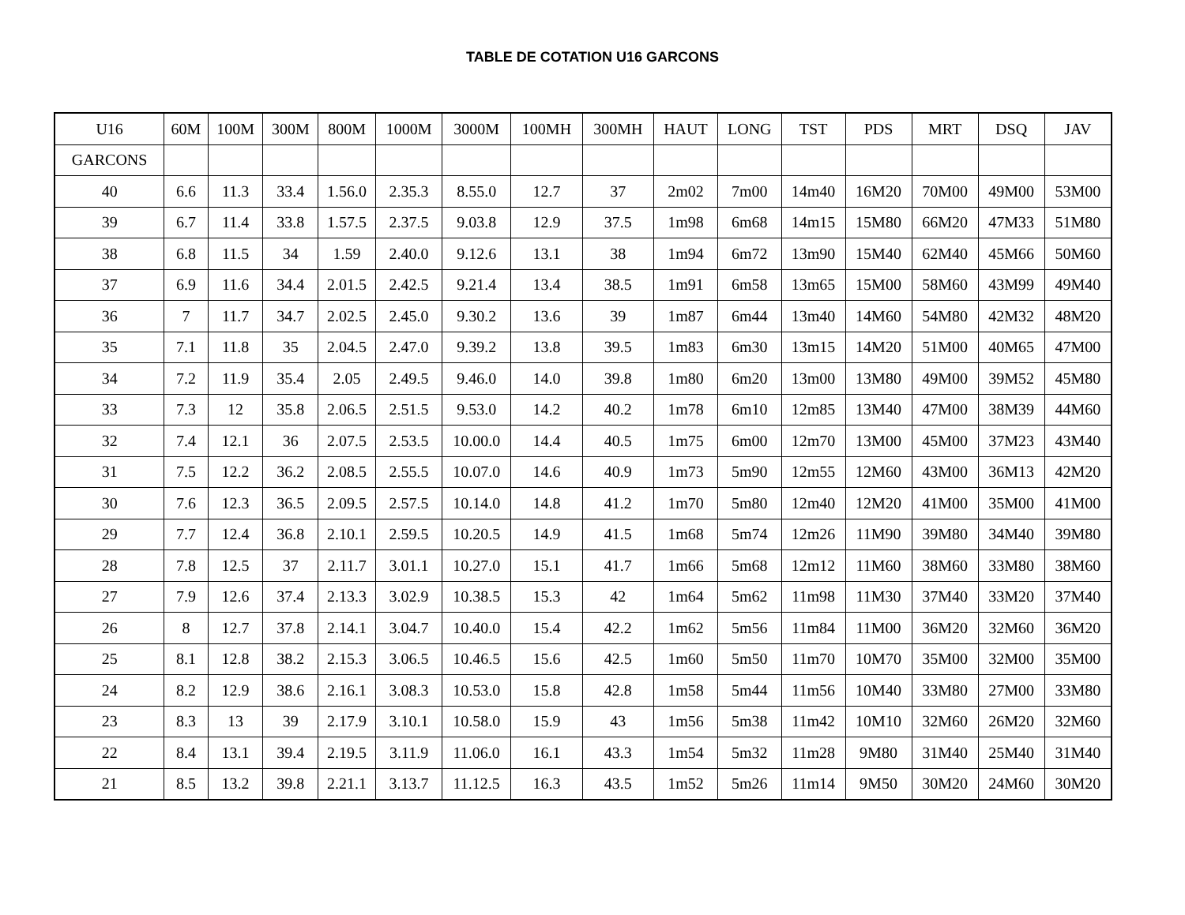TABLE DE COTATION U16 GARCONS
| U16 | 60M | 100M | 300M | 800M | 1000M | 3000M | 100MH | 300MH | HAUT | LONG | TST | PDS | MRT | DSQ | JAV |
| --- | --- | --- | --- | --- | --- | --- | --- | --- | --- | --- | --- | --- | --- | --- | --- |
| GARCONS | | | | | | | | | | | | | | | |
| 40 | 6.6 | 11.3 | 33.4 | 1.56.0 | 2.35.3 | 8.55.0 | 12.7 | 37 | 2m02 | 7m00 | 14m40 | 16M20 | 70M00 | 49M00 | 53M00 |
| 39 | 6.7 | 11.4 | 33.8 | 1.57.5 | 2.37.5 | 9.03.8 | 12.9 | 37.5 | 1m98 | 6m68 | 14m15 | 15M80 | 66M20 | 47M33 | 51M80 |
| 38 | 6.8 | 11.5 | 34 | 1.59 | 2.40.0 | 9.12.6 | 13.1 | 38 | 1m94 | 6m72 | 13m90 | 15M40 | 62M40 | 45M66 | 50M60 |
| 37 | 6.9 | 11.6 | 34.4 | 2.01.5 | 2.42.5 | 9.21.4 | 13.4 | 38.5 | 1m91 | 6m58 | 13m65 | 15M00 | 58M60 | 43M99 | 49M40 |
| 36 | 7 | 11.7 | 34.7 | 2.02.5 | 2.45.0 | 9.30.2 | 13.6 | 39 | 1m87 | 6m44 | 13m40 | 14M60 | 54M80 | 42M32 | 48M20 |
| 35 | 7.1 | 11.8 | 35 | 2.04.5 | 2.47.0 | 9.39.2 | 13.8 | 39.5 | 1m83 | 6m30 | 13m15 | 14M20 | 51M00 | 40M65 | 47M00 |
| 34 | 7.2 | 11.9 | 35.4 | 2.05 | 2.49.5 | 9.46.0 | 14.0 | 39.8 | 1m80 | 6m20 | 13m00 | 13M80 | 49M00 | 39M52 | 45M80 |
| 33 | 7.3 | 12 | 35.8 | 2.06.5 | 2.51.5 | 9.53.0 | 14.2 | 40.2 | 1m78 | 6m10 | 12m85 | 13M40 | 47M00 | 38M39 | 44M60 |
| 32 | 7.4 | 12.1 | 36 | 2.07.5 | 2.53.5 | 10.00.0 | 14.4 | 40.5 | 1m75 | 6m00 | 12m70 | 13M00 | 45M00 | 37M23 | 43M40 |
| 31 | 7.5 | 12.2 | 36.2 | 2.08.5 | 2.55.5 | 10.07.0 | 14.6 | 40.9 | 1m73 | 5m90 | 12m55 | 12M60 | 43M00 | 36M13 | 42M20 |
| 30 | 7.6 | 12.3 | 36.5 | 2.09.5 | 2.57.5 | 10.14.0 | 14.8 | 41.2 | 1m70 | 5m80 | 12m40 | 12M20 | 41M00 | 35M00 | 41M00 |
| 29 | 7.7 | 12.4 | 36.8 | 2.10.1 | 2.59.5 | 10.20.5 | 14.9 | 41.5 | 1m68 | 5m74 | 12m26 | 11M90 | 39M80 | 34M40 | 39M80 |
| 28 | 7.8 | 12.5 | 37 | 2.11.7 | 3.01.1 | 10.27.0 | 15.1 | 41.7 | 1m66 | 5m68 | 12m12 | 11M60 | 38M60 | 33M80 | 38M60 |
| 27 | 7.9 | 12.6 | 37.4 | 2.13.3 | 3.02.9 | 10.38.5 | 15.3 | 42 | 1m64 | 5m62 | 11m98 | 11M30 | 37M40 | 33M20 | 37M40 |
| 26 | 8 | 12.7 | 37.8 | 2.14.1 | 3.04.7 | 10.40.0 | 15.4 | 42.2 | 1m62 | 5m56 | 11m84 | 11M00 | 36M20 | 32M60 | 36M20 |
| 25 | 8.1 | 12.8 | 38.2 | 2.15.3 | 3.06.5 | 10.46.5 | 15.6 | 42.5 | 1m60 | 5m50 | 11m70 | 10M70 | 35M00 | 32M00 | 35M00 |
| 24 | 8.2 | 12.9 | 38.6 | 2.16.1 | 3.08.3 | 10.53.0 | 15.8 | 42.8 | 1m58 | 5m44 | 11m56 | 10M40 | 33M80 | 27M00 | 33M80 |
| 23 | 8.3 | 13 | 39 | 2.17.9 | 3.10.1 | 10.58.0 | 15.9 | 43 | 1m56 | 5m38 | 11m42 | 10M10 | 32M60 | 26M20 | 32M60 |
| 22 | 8.4 | 13.1 | 39.4 | 2.19.5 | 3.11.9 | 11.06.0 | 16.1 | 43.3 | 1m54 | 5m32 | 11m28 | 9M80 | 31M40 | 25M40 | 31M40 |
| 21 | 8.5 | 13.2 | 39.8 | 2.21.1 | 3.13.7 | 11.12.5 | 16.3 | 43.5 | 1m52 | 5m26 | 11m14 | 9M50 | 30M20 | 24M60 | 30M20 |